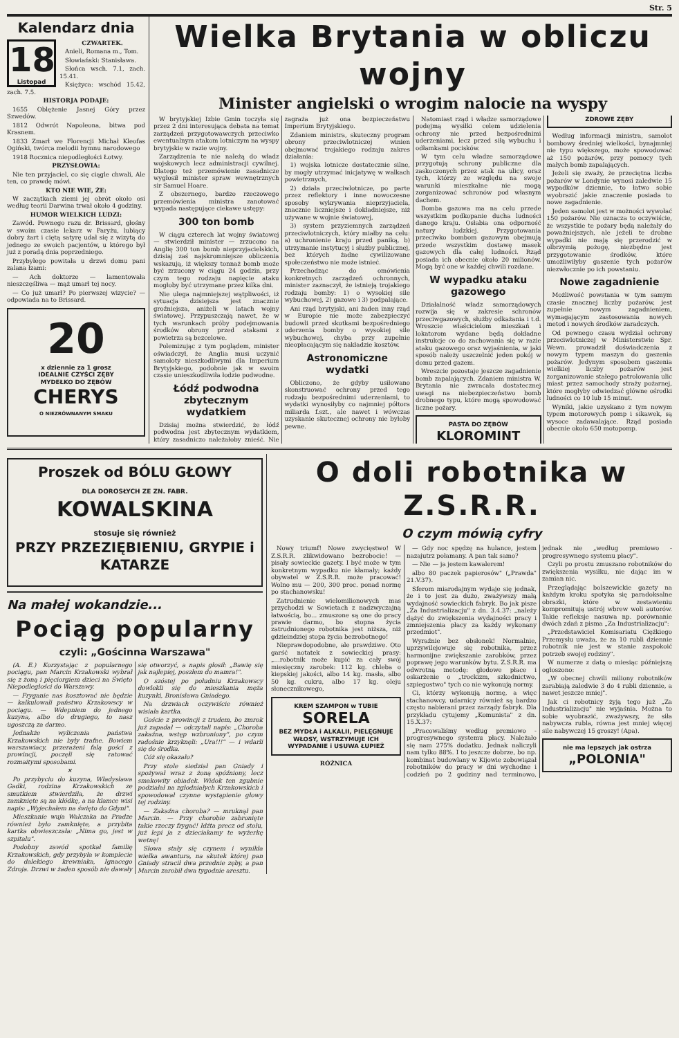Str. 5
Kalendarz dnia
18
Listopad
CZWARTEK.
Anieli, Romana m., Tom.
Słowiański: Stanisława.
Słońca wsch. 7.1, zach. 15.41.
Księżyca: wschód 15.42, zach. 7.5.
HISTORJA PODAJE:
1655 Oblężenie Jasnej Góry przez Szwedów.
1812 Odwrót Napoleona, bitwa pod Krasnem.
1833 Zmarł we Florencji Michał Kleofas Ogiński, twórca melodii hymnu narodowego
1918 Rocznica niepodległości Łotwy.
PRZYSŁOWIA:
Nie ten przyjaciel, co się ciągle chwali, Ale ten, co prawdę mówi.
KTO NIE WIE, ŻE:
W zaczątkach ziemi jej obrót około osi według teorii Darwina trwał około 4 godziny.
HUMOR WIELKICH LUDZI:
Zawód. Pewnego razu dr. Brissard, głośny w swoim czasie lekarz w Paryżu, lubiący dobry żart i ciętą satyrę udał się z wizytą do jednego ze swoich pacjentów, u którego był już z poradą dnia poprzedniego.
Przybyłego powitała u drzwi domu pani zalana łzami:
— Ach doktorze — lamentowała nieszczęśliwa — mąż umarł tej nocy.
— Co już umarł? Po pierwszej wizycie? — odpowiada na to Brissard.
20
x dziennie za 1 grosz
IDEALNIE CZYŚCI ZĘBY
MYDEŁKO DO ZĘBÓW
CHERYS
O NIEZRÓWNANYM SMAKU
Wielka Brytania w obliczu wojny
Minister angielski o wrogim nalocie na wyspy
W brytyjskiej Izbie Gmin toczyła się przez 2 dni interesująca debata na temat zarządzeń przygotowawczych przeciwko ewentualnym atakom lotniczym na wyspy brytyjskie w razie wojny.
Zarządzenia te nie należą do władz wojskowych lecz administracji cywilnej. Dlatego też przemówienie zasadnicze wygłosił minister spraw wewnętrznych sir Samuel Hoare.
Z obszernego, bardzo rzeczowego przemówienia ministra zanotować wypada następujące ciekawe ustępy:
300 ton bomb
W ciągu czterech lat wojny światowej — stwierdził minister — zrzucono na Anglię 300 ton bomb nieprzyjacielskich, dzisiaj zaś najskromniejsze obliczenia wskazują, iż większy tonnaż bomb może być zrzucony w ciągu 24 godzin, przy czym tego rodzaju napięcie ataku mogłoby być utrzymane przez kilka dni.
Nie ulega najmniejszej wątpliwości, iż sytuacja dzisiejsza jest znacznie groźniejsza, aniżeli w latach wojny światowej. Przypuszczają nawet, że w tych warunkach próby podejmowania środków obrony przed atakami z powietrza są bezcelowe.
Polemizując z tym poglądem, minister oświadczył, że Anglia musi uczynić samoloty nieszkodliwymi dla Imperium Brytyjskiego, podobnie jak w swoim czasie unieszkodliwiła łodzie podwodne.
Łódź podwodna zbytecznym wydatkiem
Dzisiaj można stwierdzić, że łódź podwodna jest zbytecznym wydatkiem, który zasadniczo należałoby znieść. Nie zagraża już ona bezpieczeństwu Imperium Brytyjskiego.
Zdaniem ministra, skuteczny program obrony przeciwlotniczej winien obejmować trojakiego rodzaju zakres działania:
1) wojska lotnicze dostatecznie silne, by mogły utrzymać inicjatywę w walkach powietrznych,
2) działa przeciwlotnicze, po parte przez reflektory i inne nowoczesne sposoby wykrywania nieprzyjaciela, znacznie liczniejsze i dokładniejsze, niż używane w wojnie światowej,
3) system przyziemnych zarządzeń przeciwlotniczych, który miałby na celu: a) uchronienie kraju przed paniką, b) utrzymanie instytucyj i służby publicznej, bez których żadne cywilizowane społeczeństwo nie może istnieć.
Przechodząc do omówienia konkretnych zarządzeń ochronnych, minister zaznaczył, że istnieją trojakiego rodzaju bomby: 1) o wysokiej sile wybuchowej, 2) gazowe i 3) podpalające.
Ani rząd brytyjski, ani żaden inny rząd w Europie nie może zabezpieczyć budowli przed skutkami bezpośredniego uderzenia bomby o wysokiej sile wybuchowej, chyba przy zupełnie nieopłacającym się nakładzie kosztów.
Astronomiczne wydatki
Obliczono, że gdyby usiłowano skonstruować ochrony przed tego rodzaju bezpośrednimi uderzeniami, to wydatki wynosiłyby co najmniej półtora miliarda f.szt., ale nawet i wówczas uzyskanie skutecznej ochrony nie byłoby pewne.
Natomiast rząd i władze samorządowe podejmą wysiłki celem udzielenia ochrony nie przed bezpośrednimi uderzeniami, lecz przed siłą wybuchu i odłamkami pocisków.
W tym celu władze samorządowe przygotują schrony publiczne dla zaskoczonych przez atak na ulicy, oraz tych, którzy ze względu na swoje warunki mieszkalne nie mogą zorganizować schronów pod własnym dachem.
Bomba gazowa ma na celu przede wszystkim podkopanie ducha ludności danego kraju. Osłabia ona odporność natury ludzkiej. Przygotowania przeciwko bombom gazowym obejmują przede wszystkim dostawę masek gazowych dla całej ludności. Rząd posiada ich obecnie około 20 milionów. Mogą być one w każdej chwili rozdane.
W wypadku ataku gazowego
Działalność władz samorządowych rozwija się w zakresie schronów przeciwgazowych, służby odkażania i t.d. Wreszcie właścicielom mieszkań i lokatorom wydane będą dokładne instrukcje co do zachowania się w razie ataku gazowego oraz wyjaśnienia, w jaki sposób należy uszczelnić jeden pokój w domu przed gazem.
Wreszcie pozostaje jeszcze zagadnienie bomb zapalających. Zdaniem ministra W. Brytania nie zwracała dostatecznej uwagi na niebezpieczeństwo bomb drobnego typu, które mogą spowodować liczne pożary.
PASTA DO ZĘBÓW
KLOROMINT
ZDROWE ZĘBY
Według informacji ministra, samolot bombowy średniej wielkości, bynajmniej nie typu większego, może spowodować aż 150 pożarów, przy pomocy tych małych bomb zapalających.
Jeżeli się zważy, że przeciętna liczba pożarów w Londynie wynosi zaledwie 15 wypadków dziennie, to łatwo sobie wyobrazić jakie znaczenie posiada to nowe zagadnienie.
Jeden samolot jest w możności wywołać 150 pożarów. Nie oznacza to oczywiście, że wszystkie te pożary będą należały do poważniejszych, ale jeżeli te drobne wypadki nie mają się przerodzić w olbrzymią pożogę, niezbędne jest przygotowanie środków, które umożliwiłyby gaszenie tych pożarów niezwłocznie po ich powstaniu.
Nowe zagadnienie
Możliwość powstania w tym samym czasie znacznej liczby pożarów, jest zupełnie nowym zagadnieniem, wymagającym zastosowania nowych metod i nowych środków zaradczych.
Od pewnego czasu wydział ochrony przeciwlotniczej w Ministerstwie Spr. Wewn. prowadził doświadczenia z nowym typem maszyn do gaszenia pożarów. Jedynym sposobem gaszenia wielkiej liczby pożarów jest zorganizowanie stałego patrolowania ulic miast przez samochody straży pożarnej, które mogłyby odwiedzać główne ośrodki ludności co 10 lub 15 minut.
Wyniki, jakie uzyskano z tym nowym typem motorowych pomp i sikawek, są wysoce zadawalające. Rząd posiada obecnie około 650 motopomp.
Proszek od BÓLU GŁOWY
DLA DOROSŁYCH ZE ZN. FABR.
KOWALSKINA
stosuje się również
PRZY PRZEZIĘBIENIU, GRYPIE i KATARZE
Na małej wokandzie...
Pociąg popularny
czyli: „Gościnna Warszawa"
(A. E.) Korzystając z popularnego pociągu, pan Marcin Krzakowski wybrał się z żoną i pięciorgiem dzieci na Święto Niepodległości do Warszawy.
— Fryganie nas kosztować nie będzie — kalkulowali państwo Krzakowscy w pociągu. — Wdepniem do jednego kuzyna, albo do drugiego, to nasz ugoszczą za darmo.
Jednakże wyliczenia państwa Krzakowskich nie były trafne. Bowiem warszawiacy, przerażeni falą gości z prowincji, poczęli się ratować rozmaitymi sposobami.
×
Po przybyciu do kuzyna, Władysława Gadki, rodzina Krzakowskich ze smutkiem stwierdziła, że drzwi zamknięte są na kłódkę, a na klamce wisi napis: „Wyjechałem na święto do Gdyni".
Mieszkanie wuja Walczaka na Pradze również było zamknięte, a przybita kartka obwieszczała: „Nima go, jest w szpitalu".
Podobny zawód spotkał familię Krzakowskich, gdy przybyła w komplecie do dalekiego krewniaka, Ignacego Zdroja. Drzwi w żaden sposób nie dawały się otworzyć, a napis głosił: „Bawię się jak najlepiej, poszłem do mamra!".
O szóstej po południu Krzakowscy dowlekli się do mieszkania męża kuzynki, Bronisława Gniadego.
Na drzwiach oczywiście również wisiała kartka.
Goście z prowincji z trudem, bo zmrok już zapadał — odczytali napis: „Choroba zakaźna, wstęp wzbroniony", po czym radośnie krzyknęli: „Ura!!!" — i wdarli się do środka.
Cóż się okazało?
Przy stole siedział pan Gniady i spożywał wraz z żoną spóźniony, lecz smakowity obiadek. Widok ten zgubnie podziałał na zgłodniałych Krzakowskich i spowodował czynne wystąpienie głowy tej rodziny.
— Zakaźna choroba? — mruknął pan Marcin. — Przy chorobie zabronięte takie rzeczy frygać! Idźta precz od stołu, już lepi ja z dzieciakamy te wyżerkę wetnę!
Słowa stały się czynem i wynikła wielka awantura, na skutek której pan Gniady stracił dwa przednie zęby, a pan Marcin zarobił dwa tygodnie aresztu.
O doli robotnika w Z.S.R.R.
O czym mówią cyfry
Nowy triumf! Nowe zwycięstwo! W Z.S.R.R. zlikwidowano bezrobocie! — pisały sowieckie gazety. I być może w tym konkretnym wypadku nie kłamały; każdy obywatel w Z.S.R.R. może pracować! Wolno mu — 200, 300 proc. ponad normę po stachanowsku!
Zatrudnienie wielomilionowych mas przychodzi w Sowietach z nadzwyczajną łatwością, bo... zmuszone są one do pracy prawie darmo, bo stopna życia zatrudnionego robotnika jest niższa, niż gdzieindziej stopa życia bezrobotnego!
Nieprawdopodobne, ale prawdziwe. Oto garść notatek z sowieckiej prasy: „...robotnik może kupić za cały swój miesięczny zarobek: 112 kg. chleba o kiepskiej jakości, albo 14 kg. masła, albo 50 kg. cukru, albo 17 kg. oleju słonecznikowego,
KREM SZAMPON w TUBIE
SORELA
BEZ MYDŁA i ALKALII, PIELĘGNUJE WŁOSY, WSTRZYMUJE ICH WYPADANIE i USUWA ŁUPIEŻ
RÓŻNICA
— Gdy noc spędzę na hulance, jestem nazajutrz połamany. A pan tak samo?
— Nie — ja jestem kawalerem!
albo 80 paczek papierosów" („Prawda" 21.V.37).
Sferom miarodajnym wydaje się jednak, że i to jest za dużo, zważywszy małą wydajność sowieckich fabryk. Bo jak pisze „Za Industrializacju" z dn. 3.4.37: „należy dążyć do zwiększenia wydajności pracy i zmniejszenia płacy za każdy wykonany przedmiot".
Wyraźnie bez obsłonek! Normalnie, uprzywilejowuje się robotnika, przez harmonijne zwiększanie zarobków, przez poprawę jego warunków bytu. Z.S.R.R. ma odwrotną metodę: głodowe płace i oskarżenie o „trockizm, szkodnictwo, szpiegostwo" tych co nie wykonują normy.
Ci, którzy wykonują normę, a więc stachanowcy, udarnicy również są bardzo często nabierani przez zarządy fabryk. Dla przykładu cytujemy „Komunista" z dn. 15.X.37:
„Pracowaliśmy według premiowo - progresywnego systemu płacy. Należało się nam 275% dodatku. Jednak naliczyli nam tylko 88%. I to jeszcze dobrze, bo np. kombinat budowlany w Kijowie zobowiązał robotników do pracy w dni wychodne i codzień po 2 godziny nad terminowo, jednak nie „według premiowo - progresywnego systemu płacy".
Czyli po prostu zmuszano robotników do zwiększenia wysiłku, nie dając im w zamian nic.
Przeglądając bolszewickie gazety na każdym kroku spotyka się paradoksalne obrazki, które w zestawieniu kompromitują ustrój wbrew woli autorów. Takie refleksje nasuwa np. porównanie dwóch zdań z pisma „Za Industrializacju":
„Przedstawiciel Komisariatu Ciężkiego Przemysłu uważa, że za 10 rubli dziennie robotnik nie jest w stanie zaspokoić potrzeb swojej rodziny".
W numerze z datą o miesiąc późniejszą ogłoszono:
„W obecnej chwili miliony robotników zarabiają zaledwie 3 do 4 rubli dziennie, a nawet jeszcze mniej".
Jak ci robotnicy żyją tego już „Za Industrializacju" nie wyjaśnia. Można to sobie wyobrazić, zważywszy, że siła nabywcza rubla, równa jest mniej więcej sile nabywczej 15 groszy! (Apa).
nie ma lepszych jak ostrza
„POLONIA"